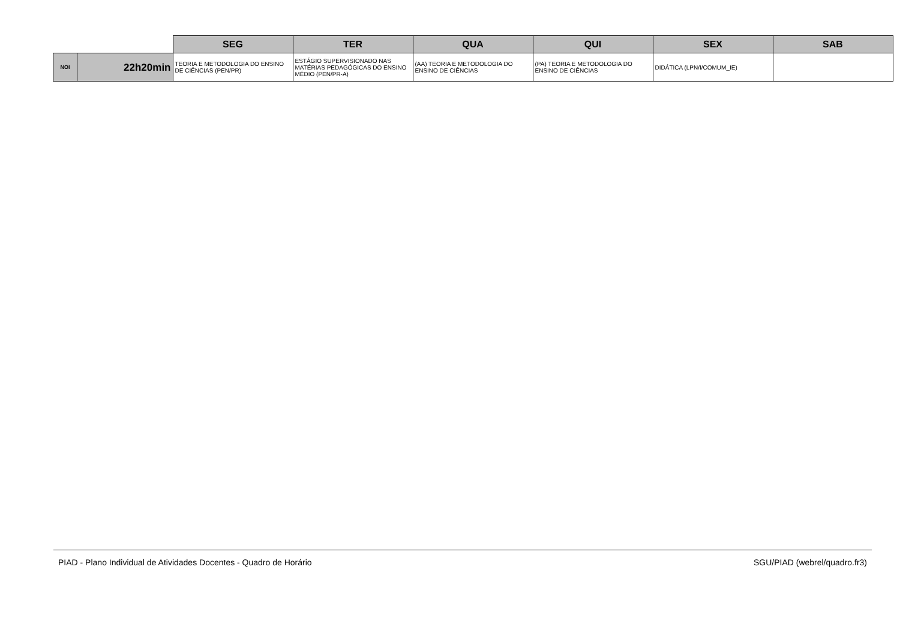| | | SEG | TER | QUA | QUI | SEX | SAB |
| --- | --- | --- | --- | --- | --- | --- | --- |
| NOI | 22h20min | TEORIA E METODOLOGIA DO ENSINO DE CIÊNCIAS (PEN/PR) | ESTÁGIO SUPERVISIONADO NAS MATÉRIAS PEDAGÓGICAS DO ENSINO MÉDIO (PEN/PR-A) | (AA) TEORIA E METODOLOGIA DO ENSINO DE CIÊNCIAS | (PA) TEORIA E METODOLOGIA DO ENSINO DE CIÊNCIAS | DIDÁTICA (LPN/I/COMUM_IE) | |
PIAD - Plano Individual de Atividades Docentes - Quadro de Horário SGU/PIAD (webrel/quadro.fr3)